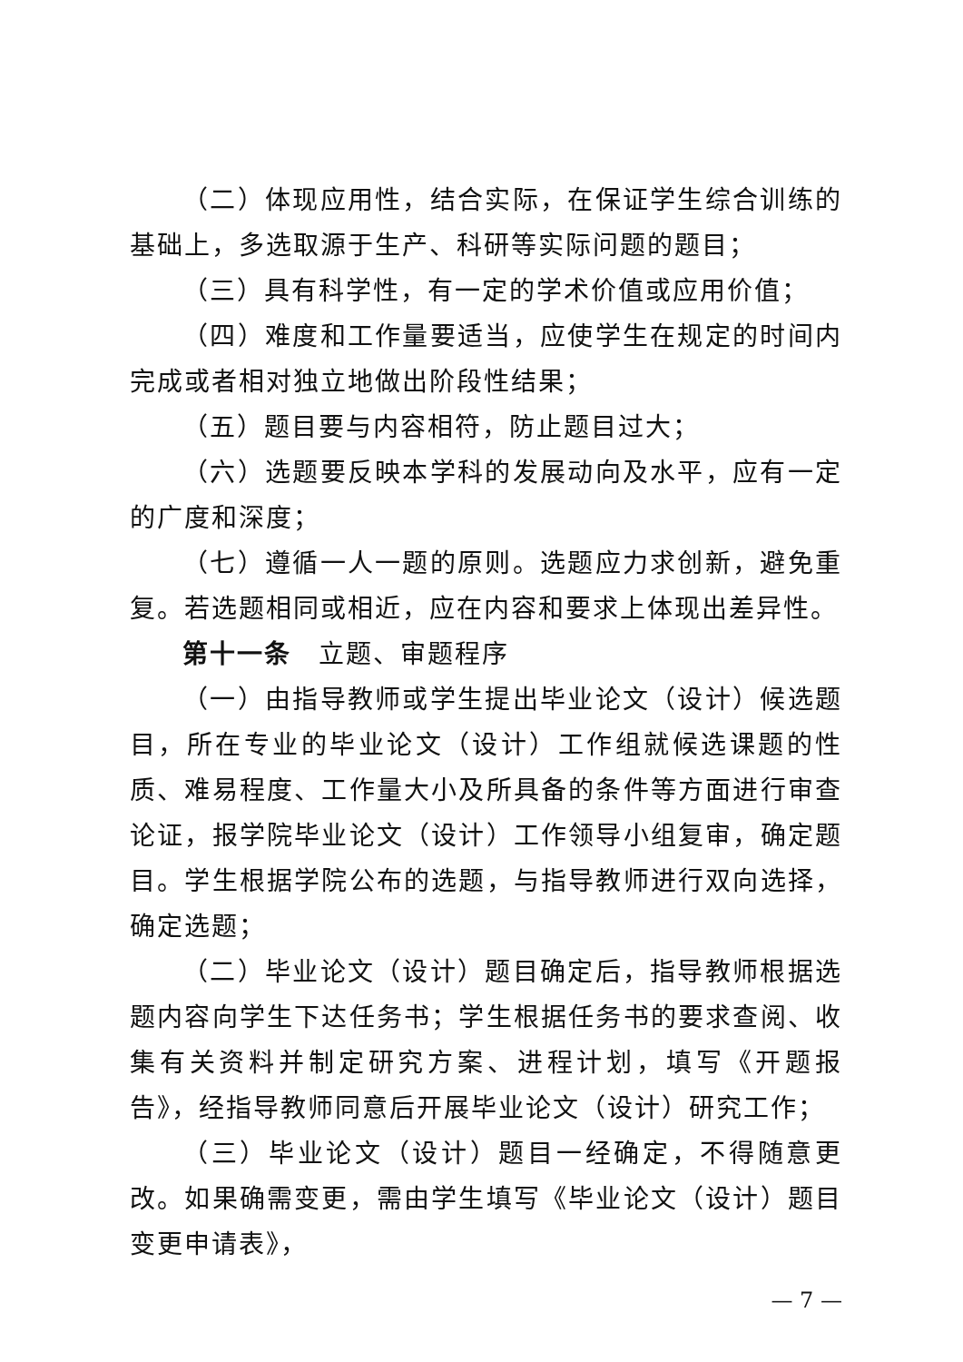（二）体现应用性，结合实际，在保证学生综合训练的基础上，多选取源于生产、科研等实际问题的题目；
（三）具有科学性，有一定的学术价值或应用价值；
（四）难度和工作量要适当，应使学生在规定的时间内完成或者相对独立地做出阶段性结果；
（五）题目要与内容相符，防止题目过大；
（六）选题要反映本学科的发展动向及水平，应有一定的广度和深度；
（七）遵循一人一题的原则。选题应力求创新，避免重复。若选题相同或相近，应在内容和要求上体现出差异性。
第十一条　立题、审题程序
（一）由指导教师或学生提出毕业论文（设计）候选题目，所在专业的毕业论文（设计）工作组就候选课题的性质、难易程度、工作量大小及所具备的条件等方面进行审查论证，报学院毕业论文（设计）工作领导小组复审，确定题目。学生根据学院公布的选题，与指导教师进行双向选择，确定选题；
（二）毕业论文（设计）题目确定后，指导教师根据选题内容向学生下达任务书；学生根据任务书的要求查阅、收集有关资料并制定研究方案、进程计划，填写《开题报告》，经指导教师同意后开展毕业论文（设计）研究工作；
（三）毕业论文（设计）题目一经确定，不得随意更改。如果确需变更，需由学生填写《毕业论文（设计）题目变更申请表》，
— 7 —